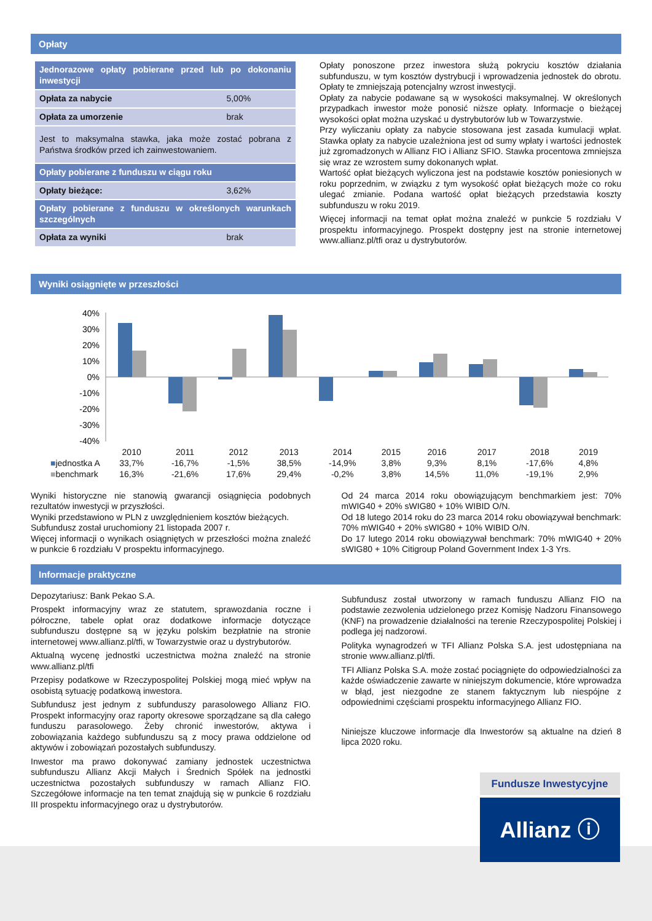Opłaty
| Jednorazowe opłaty pobierane przed lub po dokonaniu inwestycji | |
| Opłata za nabycie | 5,00% |
| Opłata za umorzenie | brak |
| Jest to maksymalna stawka, jaka może zostać pobrana z Państwa środków przed ich zainwestowaniem. | |
| Opłaty pobierane z funduszu w ciągu roku | |
| Opłaty bieżące: | 3,62% |
| Opłaty pobierane z funduszu w określonych warunkach szczególnych | |
| Opłata za wyniki | brak |
Opłaty ponoszone przez inwestora służą pokryciu kosztów działania subfunduszu, w tym kosztów dystrybucji i wprowadzenia jednostek do obrotu. Opłaty te zmniejszają potencjalny wzrost inwestycji.
Opłaty za nabycie podawane są w wysokości maksymalnej. W określonych przypadkach inwestor może ponosić niższe opłaty. Informacje o bieżącej wysokości opłat można uzyskać u dystrybutorów lub w Towarzystwie.
Przy wyliczaniu opłaty za nabycie stosowana jest zasada kumulacji wpłat. Stawka opłaty za nabycie uzależniona jest od sumy wpłaty i wartości jednostek już zgromadzonych w Allianz FIO i Allianz SFIO. Stawka procentowa zmniejsza się wraz ze wzrostem sumy dokonanych wpłat.
Wartość opłat bieżących wyliczona jest na podstawie kosztów poniesionych w roku poprzednim, w związku z tym wysokość opłat bieżących może co roku ulegać zmianie. Podana wartość opłat bieżących przedstawia koszty subfunduszu w roku 2019.
Więcej informacji na temat opłat można znaleźć w punkcie 5 rozdziału V prospektu informacyjnego. Prospekt dostępny jest na stronie internetowej www.allianz.pl/tfi oraz u dystrybutorów.
Wyniki osiągnięte w przeszłości
40%
30%
20%
10%
0%
-10%
-20%
-30%
-40%
| | 2010 | 2011 | 2012 | 2013 | 2014 | 2015 | 2016 | 2017 | 2018 | 2019 |
| ■ jednostka A | 33,7% | -16,7% | -1,5% | 38,5% | -14,9% | 3,8% | 9,3% | 8,1% | -17,6% | 4,8% |
| ■ benchmark | 16,3% | -21,6% | 17,6% | 29,4% | -0,2% | 3,8% | 14,5% | 11,0% | -19,1% | 2,9% |
Wyniki historyczne nie stanowią gwarancji osiągnięcia podobnych rezultatów inwestycji w przyszłości.
Wyniki przedstawiono w PLN z uwzględnieniem kosztów bieżących.
Subfundusz został uruchomiony 21 listopada 2007 r.
Więcej informacji o wynikach osiągniętych w przeszłości można znaleźć w punkcie 6 rozdziału V prospektu informacyjnego.
Od 24 marca 2014 roku obowiązującym benchmarkiem jest: 70% mWIG40 + 20% sWIG80 + 10% WIBID O/N.
Od 18 lutego 2014 roku do 23 marca 2014 roku obowiązywał benchmark: 70% mWIG40 + 20% sWIG80 + 10% WIBID O/N.
Do 17 lutego 2014 roku obowiązywał benchmark: 70% mWIG40 + 20% sWIG80 + 10% Citigroup Poland Government Index 1-3 Yrs.
Informacje praktyczne
Depozytariusz: Bank Pekao S.A.
Prospekt informacyjny wraz ze statutem, sprawozdania roczne i półroczne, tabele opłat oraz dodatkowe informacje dotyczące subfunduszu dostępne są w języku polskim bezpłatnie na stronie internetowej www.allianz.pl/tfi, w Towarzystwie oraz u dystrybutorów.
Aktualną wycenę jednostki uczestnictwa można znaleźć na stronie www.allianz.pl/tfi
Przepisy podatkowe w Rzeczypospolitej Polskiej mogą mieć wpływ na osobistą sytuację podatkową inwestora.
Subfundusz jest jednym z subfunduszy parasolowego Allianz FIO. Prospekt informacyjny oraz raporty okresowe sporządzane są dla całego funduszu parasolowego. Żeby chronić inwestorów, aktywa i zobowiązania każdego subfunduszu są z mocy prawa oddzielone od aktywów i zobowiązań pozostałych subfunduszy.
Inwestor ma prawo dokonywać zamiany jednostek uczestnictwa subfunduszu Allianz Akcji Małych i Średnich Spółek na jednostki uczestnictwa pozostałych subfunduszy w ramach Allianz FIO. Szczegółowe informacje na ten temat znajdują się w punkcie 6 rozdziału III prospektu informacyjnego oraz u dystrybutorów.
Subfundusz został utworzony w ramach funduszu Allianz FIO na podstawie zezwolenia udzielonego przez Komisję Nadzoru Finansowego (KNF) na prowadzenie działalności na terenie Rzeczypospolitej Polskiej i podlega jej nadzorowi.
Polityka wynagrodzeń w TFI Allianz Polska S.A. jest udostępniana na stronie www.allianz.pl/tfi.
TFI Allianz Polska S.A. może zostać pociągnięte do odpowiedzialności za każde oświadczenie zawarte w niniejszym dokumencie, które wprowadza w błąd, jest niezgodne ze stanem faktycznym lub niespójne z odpowiednimi częściami prospektu informacyjnego Allianz FIO.
Niniejsze kluczowe informacje dla Inwestorów są aktualne na dzień 8 lipca 2020 roku.
Fundusze Inwestycyjne
Allianz ⓘ